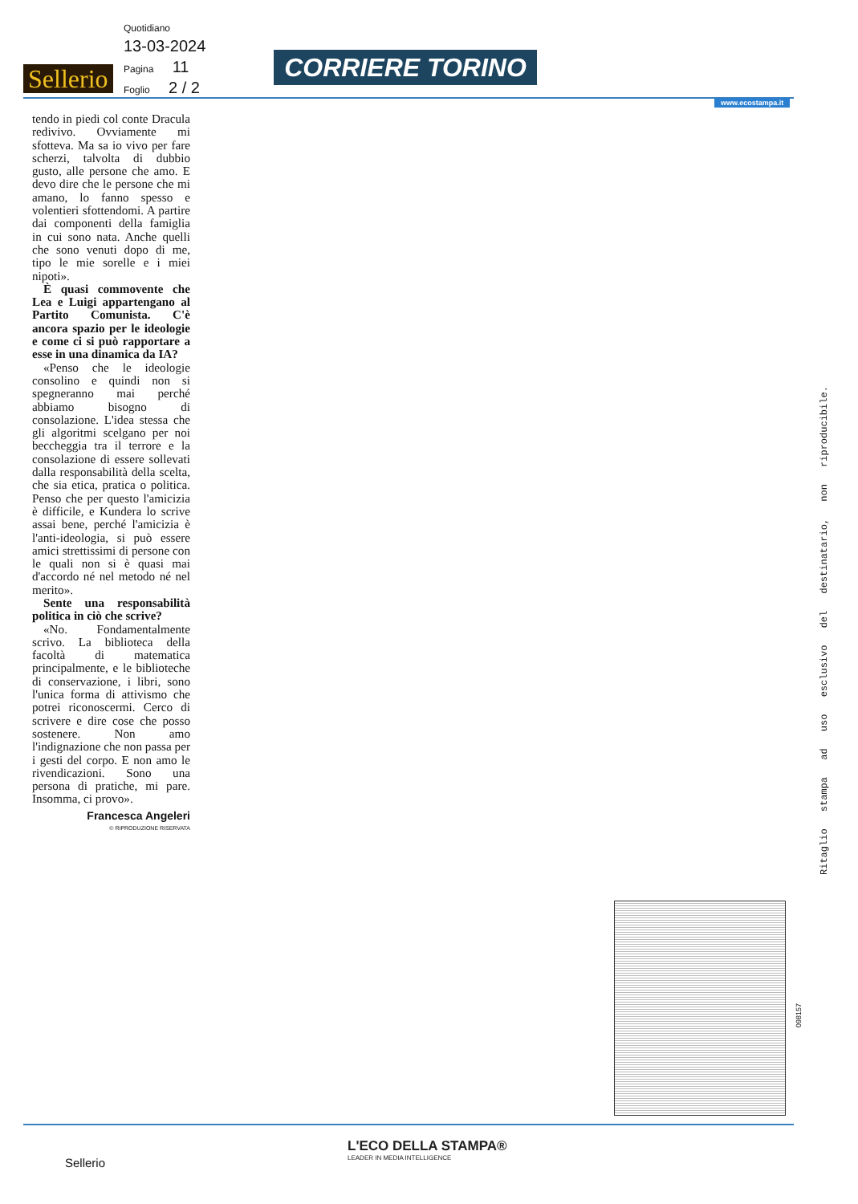Quotidiano
13-03-2024
Pagina 11
Foglio 2 / 2
Sellerio CORRIERE TORINO
www.ecostampa.it
tendo in piedi col conte Dracula redivivo. Ovviamente mi sfotteva. Ma sa io vivo per fare scherzi, talvolta di dubbio gusto, alle persone che amo. E devo dire che le persone che mi amano, lo fanno spesso e volentieri sfottendomi. A partire dai componenti della famiglia in cui sono nata. Anche quelli che sono venuti dopo di me, tipo le mie sorelle e i miei nipoti».
È quasi commovente che Lea e Luigi appartengano al Partito Comunista. C'è ancora spazio per le ideologie e come ci si può rapportare a esse in una dinamica da IA?
«Penso che le ideologie consolino e quindi non si spegneranno mai perché abbiamo bisogno di consolazione. L'idea stessa che gli algoritmi scelgano per noi beccheggia tra il terrore e la consolazione di essere sollevati dalla responsabilità della scelta, che sia etica, pratica o politica. Penso che per questo l'amicizia è difficile, e Kundera lo scrive assai bene, perché l'amicizia è l'anti-ideologia, si può essere amici strettissimi di persone con le quali non si è quasi mai d'accordo né nel metodo né nel merito».
Sente una responsabilità politica in ciò che scrive?
«No. Fondamentalmente scrivo. La biblioteca della facoltà di matematica principalmente, e le biblioteche di conservazione, i libri, sono l'unica forma di attivismo che potrei riconoscermi. Cerco di scrivere e dire cose che posso sostenere. Non amo l'indignazione che non passa per i gesti del corpo. E non amo le rivendicazioni. Sono una persona di pratiche, mi pare. Insomma, ci provo».
Francesca Angeleri
© RIPRODUZIONE RISERVATA
Ritaglio stampa ad uso esclusivo del destinatario, non riproducibile.
098157
L'ECO DELLA STAMPA®
LEADER IN MEDIA INTELLIGENCE
Sellerio